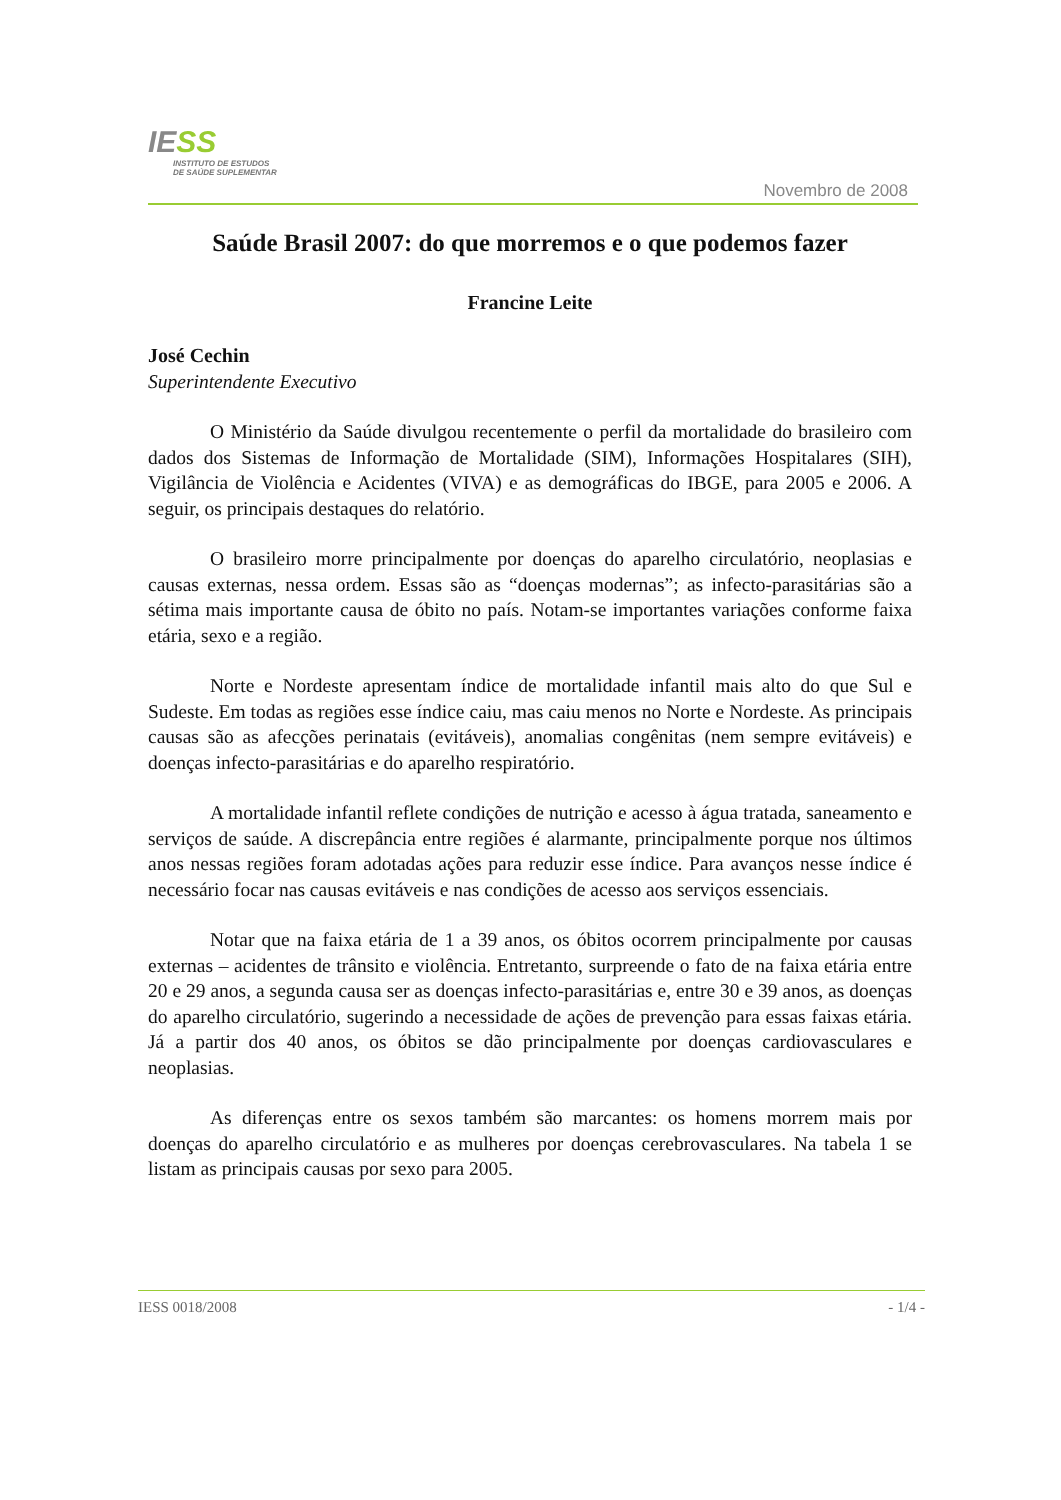IESS
INSTITUTO DE ESTUDOS
DE SAÚDE SUPLEMENTAR
Novembro de 2008
Saúde Brasil 2007: do que morremos e o que podemos fazer
Francine Leite
José Cechin
Superintendente Executivo
O Ministério da Saúde divulgou recentemente o perfil da mortalidade do brasileiro com dados dos Sistemas de Informação de Mortalidade (SIM), Informações Hospitalares (SIH), Vigilância de Violência e Acidentes (VIVA) e as demográficas do IBGE, para 2005 e 2006. A seguir, os principais destaques do relatório.
O brasileiro morre principalmente por doenças do aparelho circulatório, neoplasias e causas externas, nessa ordem. Essas são as “doenças modernas”; as infecto-parasitárias são a sétima mais importante causa de óbito no país. Notam-se importantes variações conforme faixa etária, sexo e a região.
Norte e Nordeste apresentam índice de mortalidade infantil mais alto do que Sul e Sudeste. Em todas as regiões esse índice caiu, mas caiu menos no Norte e Nordeste. As principais causas são as afecções perinatais (evitáveis), anomalias congênitas (nem sempre evitáveis) e doenças infecto-parasitárias e do aparelho respiratório.
A mortalidade infantil reflete condições de nutrição e acesso à água tratada, saneamento e serviços de saúde. A discrepância entre regiões é alarmante, principalmente porque nos últimos anos nessas regiões foram adotadas ações para reduzir esse índice. Para avanços nesse índice é necessário focar nas causas evitáveis e nas condições de acesso aos serviços essenciais.
Notar que na faixa etária de 1 a 39 anos, os óbitos ocorrem principalmente por causas externas – acidentes de trânsito e violência. Entretanto, surpreende o fato de na faixa etária entre 20 e 29 anos, a segunda causa ser as doenças infecto-parasitárias e, entre 30 e 39 anos, as doenças do aparelho circulatório, sugerindo a necessidade de ações de prevenção para essas faixas etária. Já a partir dos 40 anos, os óbitos se dão principalmente por doenças cardiovasculares e neoplasias.
As diferenças entre os sexos também são marcantes: os homens morrem mais por doenças do aparelho circulatório e as mulheres por doenças cerebrovasculares. Na tabela 1 se listam as principais causas por sexo para 2005.
IESS 0018/2008 - 1/4 -